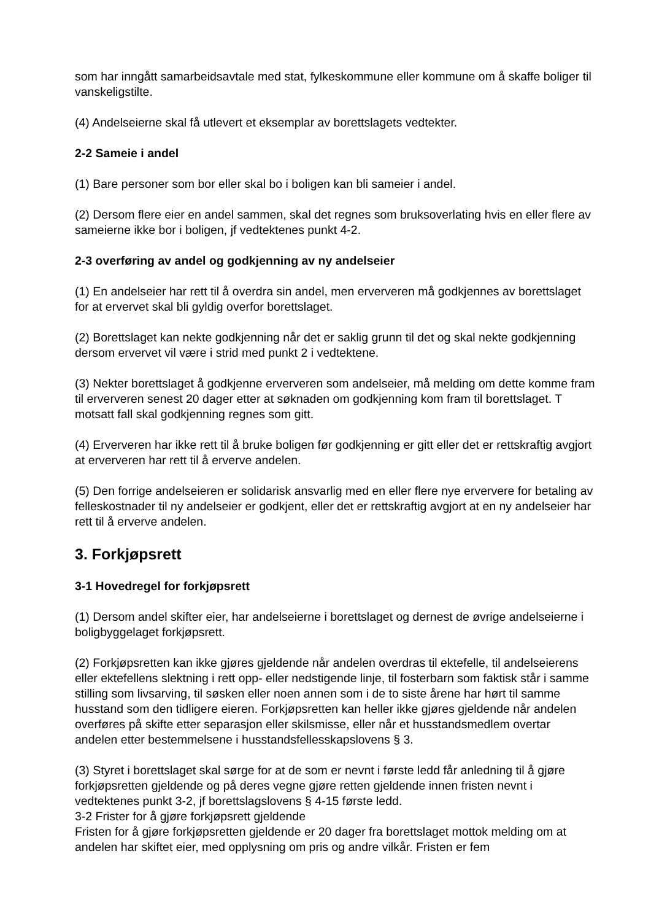som har inngått samarbeidsavtale med stat, fylkeskommune eller kommune om å skaffe boliger til vanskeligstilte.
(4) Andelseierne skal få utlevert et eksemplar av borettslagets vedtekter.
2-2 Sameie i andel
(1) Bare personer som bor eller skal bo i boligen kan bli sameier i andel.
(2) Dersom flere eier en andel sammen, skal det regnes som bruksoverlating hvis en eller flere av sameierne ikke bor i boligen, jf vedtektenes punkt 4-2.
2-3 overføring av andel og godkjenning av ny andelseier
(1) En andelseier har rett til å overdra sin andel, men erververen må godkjennes av borettslaget for at ervervet skal bli gyldig overfor borettslaget.
(2) Borettslaget kan nekte godkjenning når det er saklig grunn til det og skal nekte godkjenning dersom ervervet vil være i strid med punkt 2 i vedtektene.
(3) Nekter borettslaget å godkjenne erververen som andelseier, må melding om dette komme fram til erververen senest 20 dager etter at søknaden om godkjenning kom fram til borettslaget. T motsatt fall skal godkjenning regnes som gitt.
(4) Erververen har ikke rett til å bruke boligen før godkjenning er gitt eller det er rettskraftig avgjort at erververen har rett til å erverve andelen.
(5) Den forrige andelseieren er solidarisk ansvarlig med en eller flere nye erververe for betaling av felleskostnader til ny andelseier er godkjent, eller det er rettskraftig avgjort at en ny andelseier har rett til å erverve andelen.
3. Forkjøpsrett
3-1 Hovedregel for forkjøpsrett
(1) Dersom andel skifter eier, har andelseierne i borettslaget og dernest de øvrige andelseierne i boligbyggelaget forkjøpsrett.
(2) Forkjøpsretten kan ikke gjøres gjeldende når andelen overdras til ektefelle, til andelseierens eller ektefellens slektning i rett opp- eller nedstigende linje, til fosterbarn som faktisk står i samme stilling som livsarving, til søsken eller noen annen som i de to siste årene har hørt til samme husstand som den tidligere eieren. Forkjøpsretten kan heller ikke gjøres gjeldende når andelen overføres på skifte etter separasjon eller skilsmisse, eller når et husstandsmedlem overtar andelen etter bestemmelsene i husstandsfellesskapslovens § 3.
(3) Styret i borettslaget skal sørge for at de som er nevnt i første ledd får anledning til å gjøre forkjøpsretten gjeldende og på deres vegne gjøre retten gjeldende innen fristen nevnt i vedtektenes punkt 3-2, jf borettslagslovens § 4-15 første ledd.
3-2 Frister for å gjøre forkjøpsrett gjeldende
Fristen for å gjøre forkjøpsretten gjeldende er 20 dager fra borettslaget mottok melding om at andelen har skiftet eier, med opplysning om pris og andre vilkår. Fristen er fem